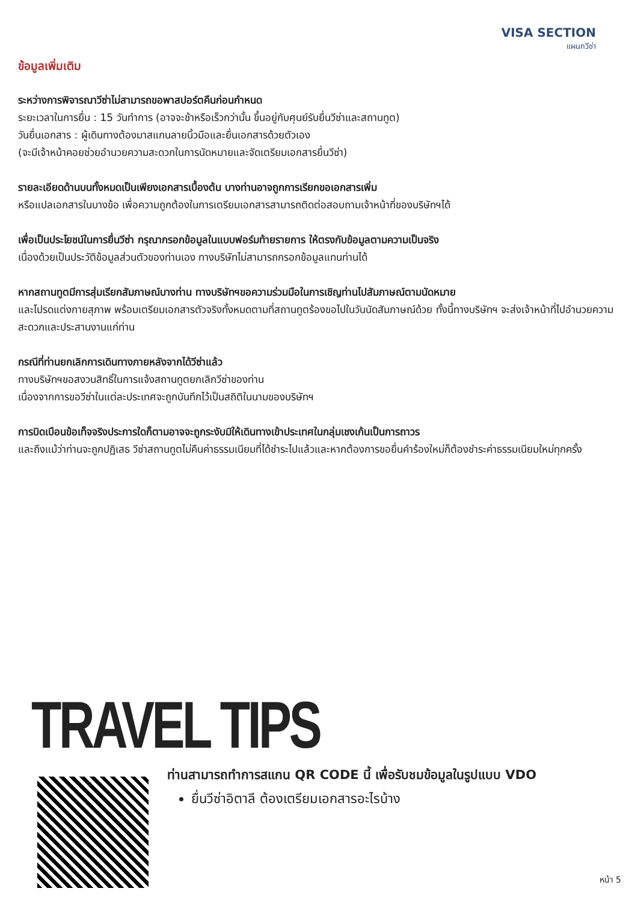VISA SECTION
แผนกวีซ่า
ข้อมูลเพิ่มเติม
ระหว่างการพิจารณาวีซ่าไม่สามารถขอพาสปอร์ตคืนก่อนกำหนด
ระยะเวลาในการยื่น : 15 วันทำการ (อาจจะช้าหรือเร็วกว่านั้น ขึ้นอยู่กับศุนย์รับยื่นวีซ่าและสถานทูต)
วันยื่นเอกสาร : ผู้เดินทางต้องมาสแกนลายนิ้วมือและยื่นเอกสารด้วยตัวเอง
(จะมีเจ้าหน้าคอยช่วยอำนวยความสะดวกในการนัดหมายและจัดเตรียมเอกสารยื่นวีซ่า)
รายละเอียดด้านบนทั้งหมดเป็นเพียงเอกสารเบื้องต้น บางท่านอาจถูกการเรียกขอเอกสารเพิ่ม
หรือแปลเอกสารในบางข้อ เพื่อความถูกต้องในการเตรียมเอกสารสามารถติดต่อสอบถามเจ้าหน้าที่ของบริษัทฯได้
เพื่อเป็นประโยชน์ในการยื่นวีซ่า กรุณากรอกข้อมูลในแบบฟอร์มท้ายรายการ ให้ตรงกับข้อมูลตามความเป็นจริง
เนื่องด้วยเป็นประวัติข้อมูลส่วนตัวของท่านเอง ทางบริษัทไม่สามารถกรอกข้อมูลแทนท่านได้
หากสถานทูตมีการสุ่มเรียกสัมภาษณ์บางท่าน ทางบริษัทฯขอความร่วมมือในการเชิญท่านไปสัมภาษณ์ตามนัดหมาย
และโปรดแต่งกายสุภาพ พร้อมเตรียมเอกสารตัวจริงทั้งหมดตามที่สถานทูตร้องขอไปในวันนัดสัมภาษณ์ด้วย ทั้งนี้ทางบริษัทฯ จะส่งเจ้าหน้าที่ไปอำนวยความสะดวกและประสานงานแก่ท่าน
กรณีที่ท่านยกเลิกการเดินทางภายหลังจากได้วีซ่าแล้ว
ทางบริษัทฯขอสงวนสิทธิ์ในการแจ้งสถานทูตยกเลิกวีซ่าของท่าน
เนื่องจากการขอวีซ่าในแต่ละประเทศจะถูกบันทึกไว้เป็นสถิติในนามของบริษัทฯ
การบิดเบือนข้อเท็จจริงประการใดก็ตามอาจจะถูกระงับมิให้เดินทางเข้าประเทศในกลุ่มเชงเก้นเป็นการถาวร
และถึงแม้ว่าท่านจะถูกปฏิเสธ วีซ่าสถานทูตไม่คืนค่าธรรมเนียมที่ได้ชำระไปแล้วและหากต้องการขอยื่นคำร้องใหม่ก็ต้องชำระค่าธรรมเนียมใหม่ทุกครั้ง
TRAVEL TIPS
ท่านสามารถทำการสแกน QR CODE นี้ เพื่อรับชมข้อมูลในรูปแบบ VDO
ยื่นวีซ่าอิตาลี ต้องเตรียมเอกสารอะไรบ้าง
หน้า 5